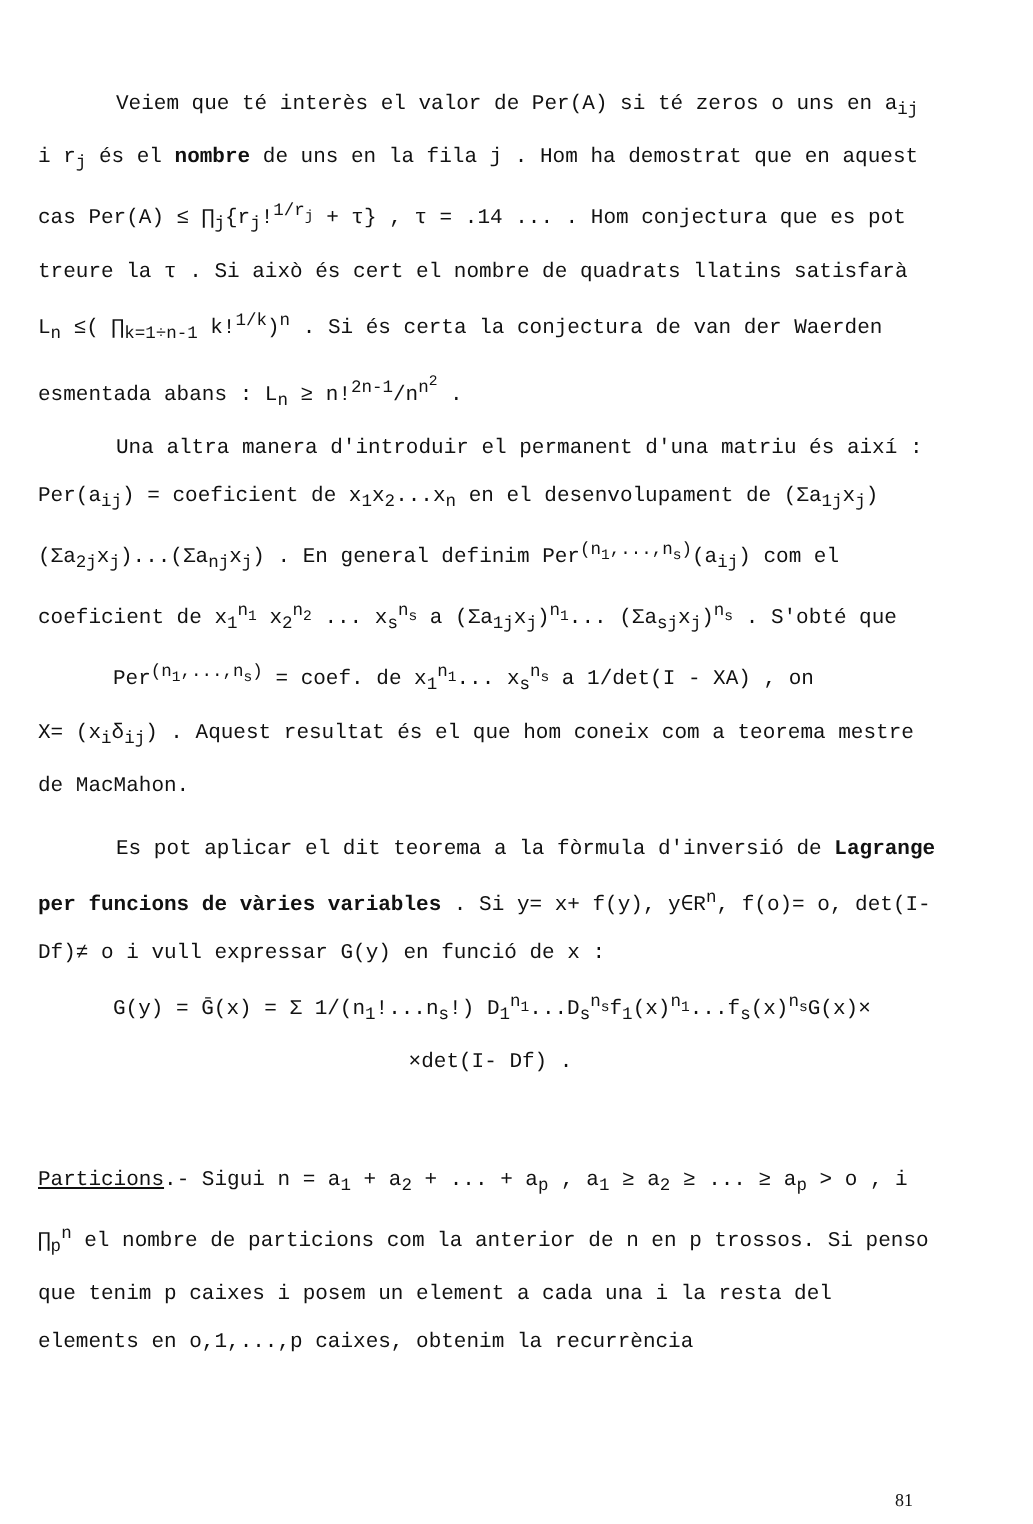Veiem que té interès el valor de Per(A) si té zeros o uns en a<sub>ij</sub> i r<sub>j</sub> és el nombre de uns en la fila j . Hom ha demostrat que en aquest cas Per(A) ≤ ∏<sub>j</sub>{r<sub>j</sub>!<sup>1/r<sub>j</sub></sup> + τ} , τ = .14 ... . Hom conjectura que es pot treure la τ . Si això és cert el nombre de quadrats llatins satisfarà L<sub>n</sub> ≤( ∏<sub>k=1÷n-1</sub> k!<sup>1/k</sup>)<sup>n</sup> . Si és certa la conjectura de van der Waerden esmentada abans : L<sub>n</sub> ≥ n!<sup>2n-1</sup>/n<sup>n<sup>2</sup></sup> .
Una altra manera d'introduir el permanent d'una matriu és així : Per(a<sub>ij</sub>) = coeficient de x<sub>1</sub>x<sub>2</sub>...x<sub>n</sub> en el desenvolupament de (Σa<sub>1j</sub>x<sub>j</sub>)(Σa<sub>2j</sub>x<sub>j</sub>)...(Σa<sub>nj</sub>x<sub>j</sub>) . En general definim Per<sup>(n<sub>1</sub>,...,n<sub>s</sub>)</sup>(a<sub>ij</sub>) com el coeficient de x<sub>1</sub><sup>n<sub>1</sub></sup> x<sub>2</sub><sup>n<sub>2</sub></sup> ... x<sub>s</sub><sup>n<sub>s</sub></sup> a (Σa<sub>1j</sub>x<sub>j</sub>)<sup>n<sub>1</sub></sup>... (Σa<sub>sj</sub>x<sub>j</sub>)<sup>n<sub>s</sub></sup> . S'obté que
Per<sup>(n<sub>1</sub>,...,n<sub>s</sub>)</sup> = coef. de x<sub>1</sub><sup>n<sub>1</sub></sup>... x<sub>s</sub><sup>n<sub>s</sub></sup> a 1/det(I - XA) , on
X= (x<sub>i</sub>δ<sub>ij</sub>) . Aquest resultat és el que hom coneix com a teorema mestre de MacMahon.
Es pot aplicar el dit teorema a la fòrmula d'inversió de Lagrange per funcions de vàries variables . Si y= x+ f(y), y∈R<sup>n</sup>, f(o)= o, det(I- Df)≠ o i vull expressar G(y) en funció de x :
G(y) = Ḡ(x) = Σ 1/(n<sub>1</sub>!...n<sub>s</sub>!) D<sub>1</sub><sup>n<sub>1</sub></sup>...D<sub>s</sub><sup>n<sub>s</sub></sup>f<sub>1</sub>(x)<sup>n<sub>1</sub></sup>...f<sub>s</sub>(x)<sup>n<sub>s</sub></sup>G(x)×
×det(I- Df) .
Particions.- Sigui n = a<sub>1</sub> + a<sub>2</sub> + ... + a<sub>p</sub> , a<sub>1</sub> ≥ a<sub>2</sub> ≥ ... ≥ a<sub>p</sub> > o , i ∏<sub>p</sub><sup>n</sup> el nombre de particions com la anterior de n en p trossos. Si penso que tenim p caixes i posem un element a cada una i la resta del elements en o,1,...,p caixes, obtenim la recurrència
81